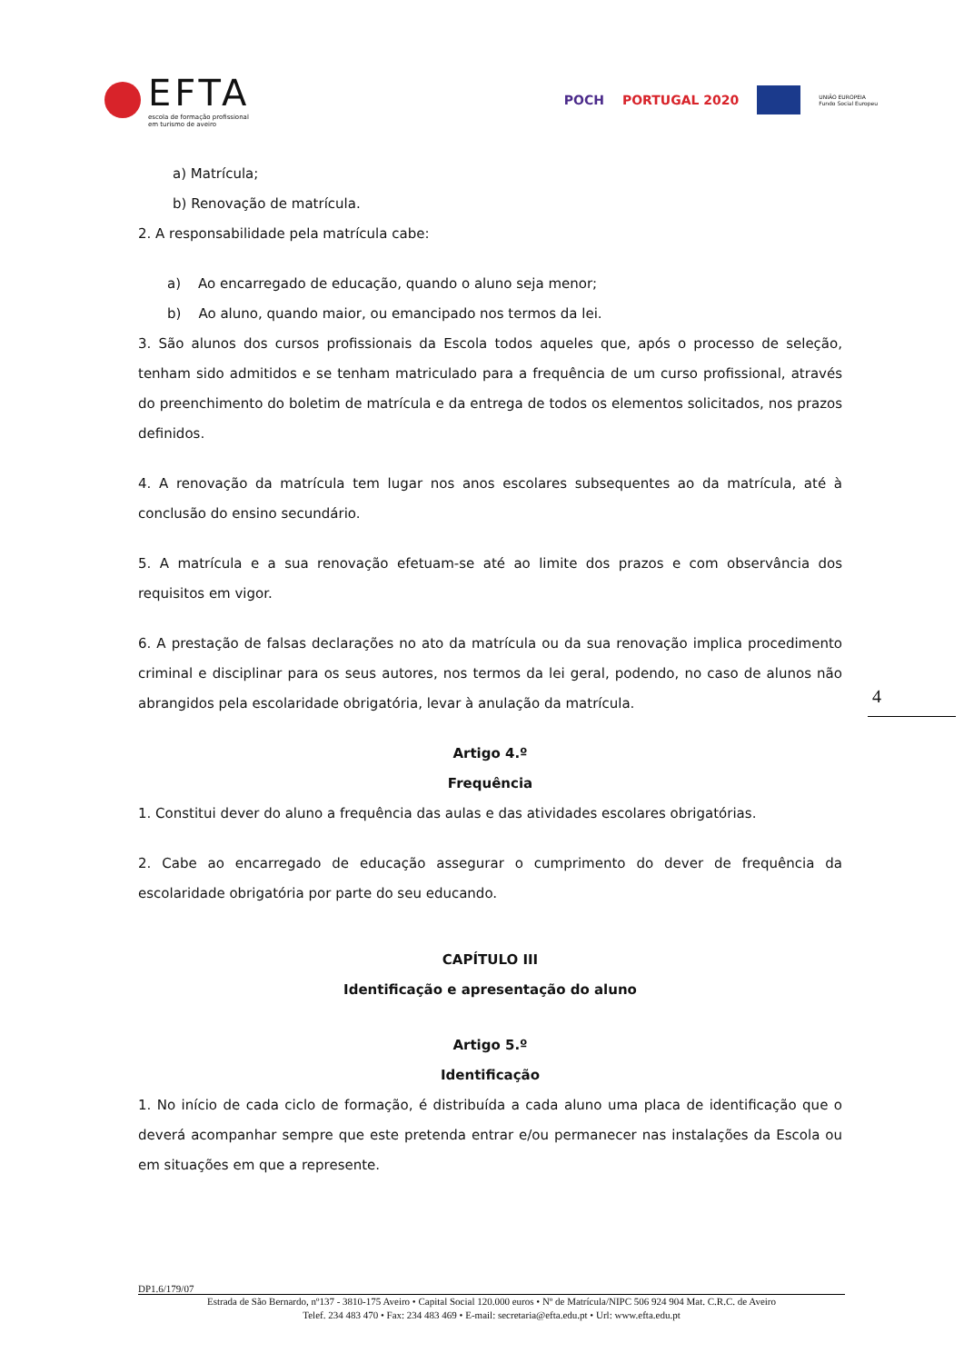EFTA
escola de formação profissional
em turismo de aveiro
POCH PORTUGAL 2020 UNIÃO EUROPEIA
Fundo Social Europeu
a) Matrícula;
b) Renovação de matrícula.
2. A responsabilidade pela matrícula cabe:
a) Ao encarregado de educação, quando o aluno seja menor;
b) Ao aluno, quando maior, ou emancipado nos termos da lei.
3. São alunos dos cursos profissionais da Escola todos aqueles que, após o processo de seleção, tenham sido admitidos e se tenham matriculado para a frequência de um curso profissional, através do preenchimento do boletim de matrícula e da entrega de todos os elementos solicitados, nos prazos definidos.
4. A renovação da matrícula tem lugar nos anos escolares subsequentes ao da matrícula, até à conclusão do ensino secundário.
5. A matrícula e a sua renovação efetuam-se até ao limite dos prazos e com observância dos requisitos em vigor.
6. A prestação de falsas declarações no ato da matrícula ou da sua renovação implica procedimento criminal e disciplinar para os seus autores, nos termos da lei geral, podendo, no caso de alunos não abrangidos pela escolaridade obrigatória, levar à anulação da matrícula.
Artigo 4.º
Frequência
1. Constitui dever do aluno a frequência das aulas e das atividades escolares obrigatórias.
2. Cabe ao encarregado de educação assegurar o cumprimento do dever de frequência da escolaridade obrigatória por parte do seu educando.
CAPÍTULO III
Identificação e apresentação do aluno
Artigo 5.º
Identificação
1. No início de cada ciclo de formação, é distribuída a cada aluno uma placa de identificação que o deverá acompanhar sempre que este pretenda entrar e/ou permanecer nas instalações da Escola ou em situações em que a represente.
4
DP1.6/179/07
Estrada de São Bernardo, nº137 - 3810-175 Aveiro • Capital Social 120.000 euros • Nº de Matrícula/NIPC 506 924 904 Mat. C.R.C. de Aveiro
Telef. 234 483 470 • Fax: 234 483 469 • E-mail: secretaria@efta.edu.pt • Url: www.efta.edu.pt